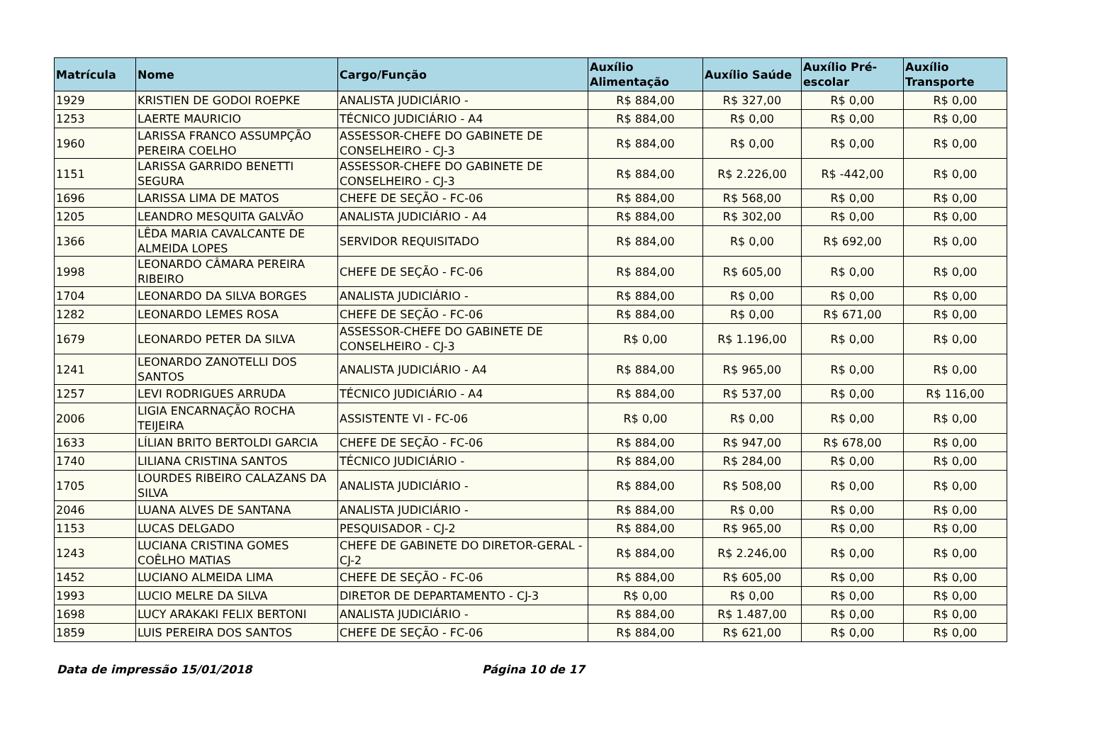| Matrícula | Nome | Cargo/Função | Auxílio Alimentação | Auxílio Saúde | Auxílio Pré-escolar | Auxílio Transporte |
| --- | --- | --- | --- | --- | --- | --- |
| 1929 | KRISTIEN DE GODOI ROEPKE | ANALISTA JUDICIÁRIO - | R$ 884,00 | R$ 327,00 | R$ 0,00 | R$ 0,00 |
| 1253 | LAERTE MAURICIO | TÉCNICO JUDICIÁRIO - A4 | R$ 884,00 | R$ 0,00 | R$ 0,00 | R$ 0,00 |
| 1960 | LARISSA FRANCO ASSUMPÇÃO PEREIRA COELHO | ASSESSOR-CHEFE DO GABINETE DE CONSELHEIRO - CJ-3 | R$ 884,00 | R$ 0,00 | R$ 0,00 | R$ 0,00 |
| 1151 | LARISSA GARRIDO BENETTI SEGURA | ASSESSOR-CHEFE DO GABINETE DE CONSELHEIRO - CJ-3 | R$ 884,00 | R$ 2.226,00 | R$ -442,00 | R$ 0,00 |
| 1696 | LARISSA LIMA DE MATOS | CHEFE DE SEÇÃO - FC-06 | R$ 884,00 | R$ 568,00 | R$ 0,00 | R$ 0,00 |
| 1205 | LEANDRO MESQUITA GALVÃO | ANALISTA JUDICIÁRIO - A4 | R$ 884,00 | R$ 302,00 | R$ 0,00 | R$ 0,00 |
| 1366 | LÊDA MARIA CAVALCANTE DE ALMEIDA LOPES | SERVIDOR REQUISITADO | R$ 884,00 | R$ 0,00 | R$ 692,00 | R$ 0,00 |
| 1998 | LEONARDO CÂMARA PEREIRA RIBEIRO | CHEFE DE SEÇÃO - FC-06 | R$ 884,00 | R$ 605,00 | R$ 0,00 | R$ 0,00 |
| 1704 | LEONARDO DA SILVA BORGES | ANALISTA JUDICIÁRIO - | R$ 884,00 | R$ 0,00 | R$ 0,00 | R$ 0,00 |
| 1282 | LEONARDO LEMES ROSA | CHEFE DE SEÇÃO - FC-06 | R$ 884,00 | R$ 0,00 | R$ 671,00 | R$ 0,00 |
| 1679 | LEONARDO PETER DA SILVA | ASSESSOR-CHEFE DO GABINETE DE CONSELHEIRO - CJ-3 | R$ 0,00 | R$ 1.196,00 | R$ 0,00 | R$ 0,00 |
| 1241 | LEONARDO ZANOTELLI DOS SANTOS | ANALISTA JUDICIÁRIO - A4 | R$ 884,00 | R$ 965,00 | R$ 0,00 | R$ 0,00 |
| 1257 | LEVI RODRIGUES ARRUDA | TÉCNICO JUDICIÁRIO - A4 | R$ 884,00 | R$ 537,00 | R$ 0,00 | R$ 116,00 |
| 2006 | LIGIA ENCARNAÇÃO ROCHA TEIJEIRA | ASSISTENTE VI - FC-06 | R$ 0,00 | R$ 0,00 | R$ 0,00 | R$ 0,00 |
| 1633 | LÍLIAN BRITO BERTOLDI GARCIA | CHEFE DE SEÇÃO - FC-06 | R$ 884,00 | R$ 947,00 | R$ 678,00 | R$ 0,00 |
| 1740 | LILIANA CRISTINA SANTOS | TÉCNICO JUDICIÁRIO - | R$ 884,00 | R$ 284,00 | R$ 0,00 | R$ 0,00 |
| 1705 | LOURDES RIBEIRO CALAZANS DA SILVA | ANALISTA JUDICIÁRIO - | R$ 884,00 | R$ 508,00 | R$ 0,00 | R$ 0,00 |
| 2046 | LUANA ALVES DE SANTANA | ANALISTA JUDICIÁRIO - | R$ 884,00 | R$ 0,00 | R$ 0,00 | R$ 0,00 |
| 1153 | LUCAS DELGADO | PESQUISADOR - CJ-2 | R$ 884,00 | R$ 965,00 | R$ 0,00 | R$ 0,00 |
| 1243 | LUCIANA CRISTINA GOMES COÊLHO MATIAS | CHEFE DE GABINETE DO DIRETOR-GERAL - CJ-2 | R$ 884,00 | R$ 2.246,00 | R$ 0,00 | R$ 0,00 |
| 1452 | LUCIANO ALMEIDA LIMA | CHEFE DE SEÇÃO - FC-06 | R$ 884,00 | R$ 605,00 | R$ 0,00 | R$ 0,00 |
| 1993 | LUCIO MELRE DA SILVA | DIRETOR DE DEPARTAMENTO - CJ-3 | R$ 0,00 | R$ 0,00 | R$ 0,00 | R$ 0,00 |
| 1698 | LUCY ARAKAKI FELIX BERTONI | ANALISTA JUDICIÁRIO - | R$ 884,00 | R$ 1.487,00 | R$ 0,00 | R$ 0,00 |
| 1859 | LUIS PEREIRA DOS SANTOS | CHEFE DE SEÇÃO - FC-06 | R$ 884,00 | R$ 621,00 | R$ 0,00 | R$ 0,00 |
Data de impressão 15/01/2018 Página 10 de 17